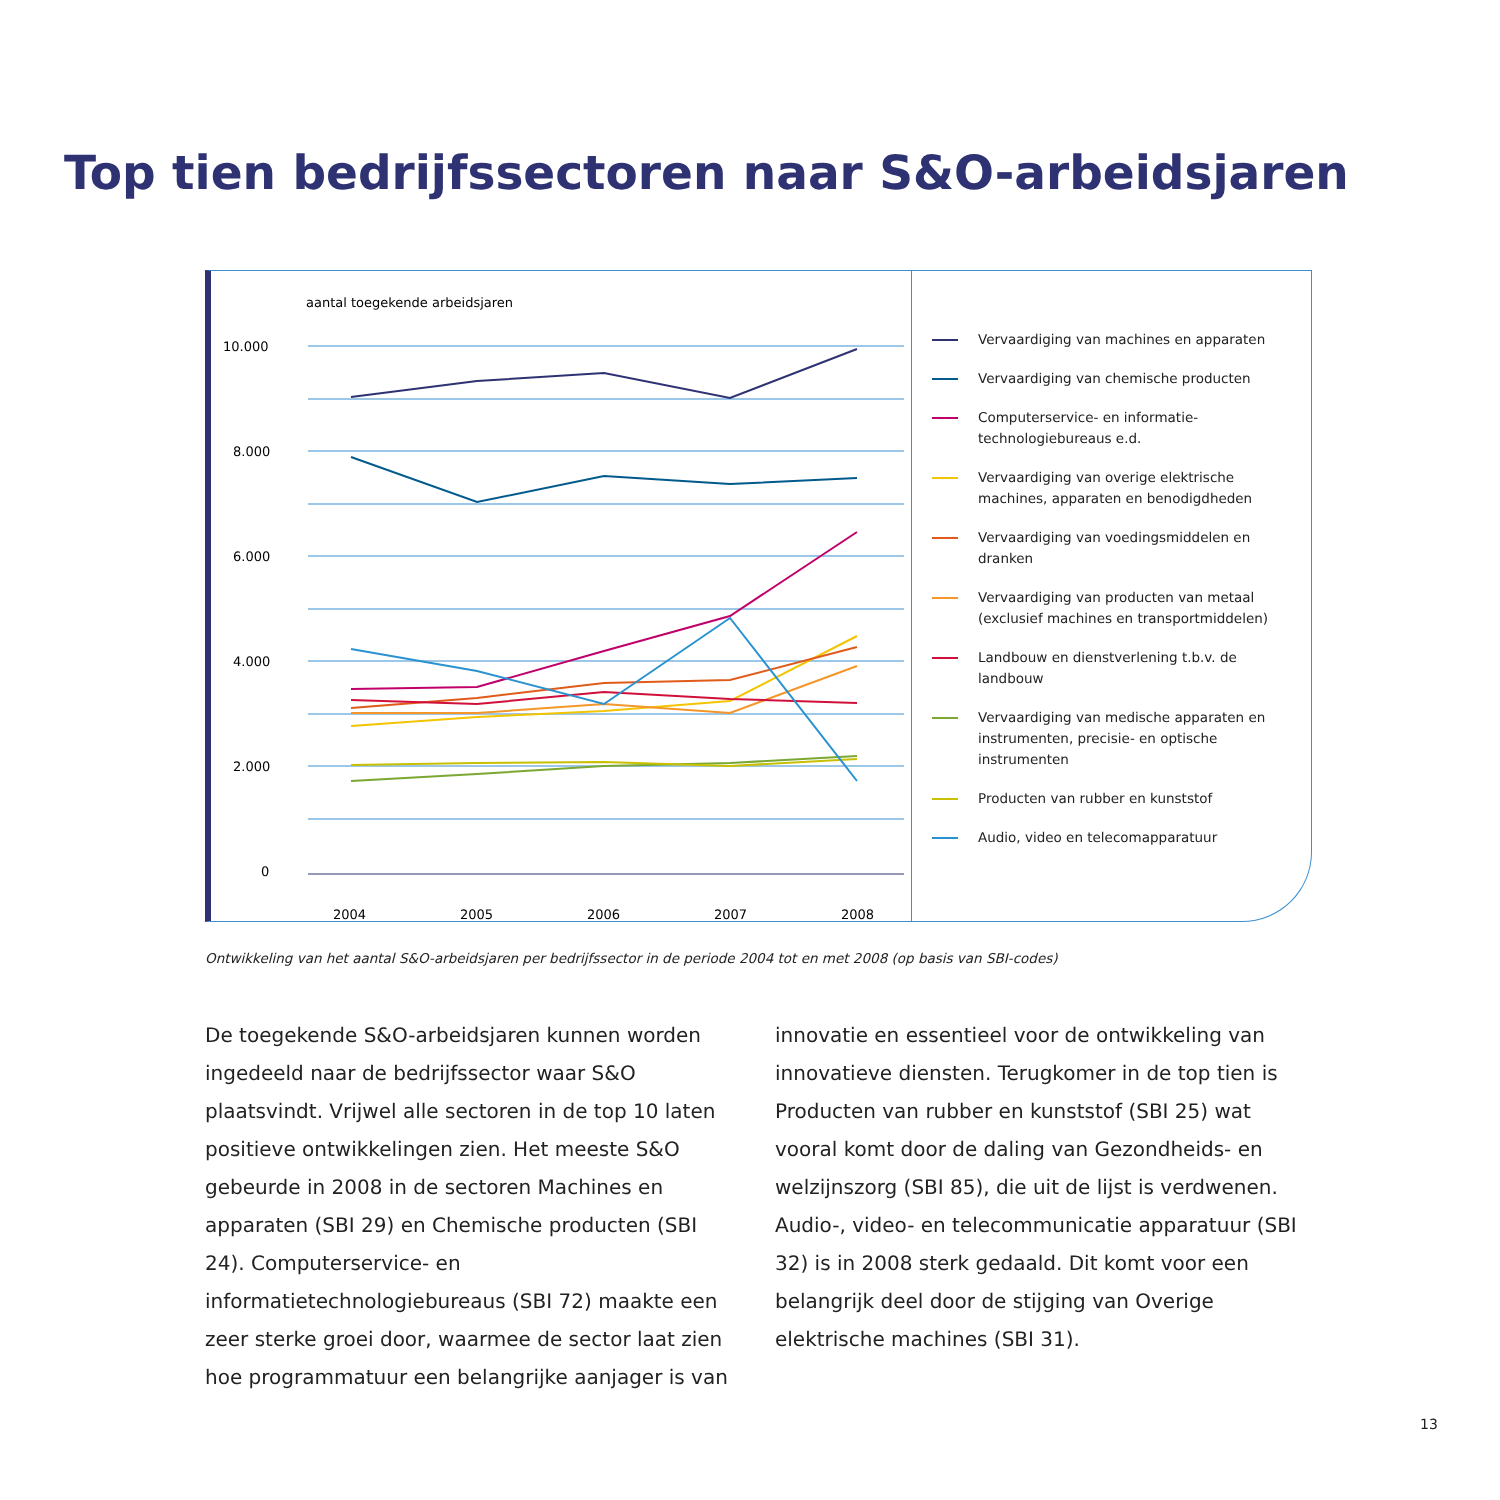Top tien bedrijfssectoren naar S&O-arbeidsjaren
aantal toegekende arbeidsjaren
10.000
8.000
6.000
4.000
2.000
0
2004
2005
2006
2007
2008
Vervaardiging van machines en apparaten
Vervaardiging van chemische producten
Computerservice- en informatie-
technologiebureaus e.d.
Vervaardiging van overige elektrische
machines, apparaten en benodigdheden
Vervaardiging van voedingsmiddelen en
dranken
Vervaardiging van producten van metaal
(exclusief machines en transportmiddelen)
Landbouw en dienstverlening t.b.v. de
landbouw
Vervaardiging van medische apparaten en
instrumenten, precisie- en optische
instrumenten
Producten van rubber en kunststof
Audio, video en telecomapparatuur
Ontwikkeling van het aantal S&O-arbeidsjaren per bedrijfssector in de periode 2004 tot en met 2008 (op basis van SBI-codes)
De toegekende S&O-arbeidsjaren kunnen worden ingedeeld naar de bedrijfssector waar S&O plaatsvindt. Vrijwel alle sectoren in de top 10 laten positieve ontwikkelingen zien. Het meeste S&O gebeurde in 2008 in de sectoren Machines en apparaten (SBI 29) en Chemische producten (SBI 24). Computerservice- en informatietechnologiebureaus (SBI 72) maakte een zeer sterke groei door, waarmee de sector laat zien hoe programmatuur een belangrijke aanjager is van innovatie en essentieel voor de ontwikkeling van innovatieve diensten. Terugkomer in de top tien is Producten van rubber en kunststof (SBI 25) wat vooral komt door de daling van Gezondheids- en welzijnszorg (SBI 85), die uit de lijst is verdwenen. Audio-, video- en telecommunicatie apparatuur (SBI 32) is in 2008 sterk gedaald. Dit komt voor een belangrijk deel door de stijging van Overige elektrische machines (SBI 31).
13